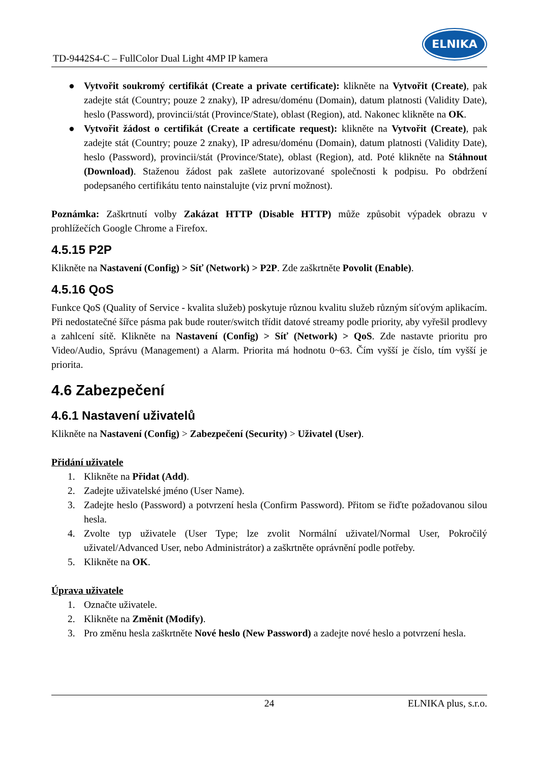TD-9442S4-C – FullColor Dual Light 4MP IP kamera
ELNIKA
● Vytvořit soukromý certifikát (Create a private certificate): klikněte na Vytvořit (Create), pak zadejte stát (Country; pouze 2 znaky), IP adresu/doménu (Domain), datum platnosti (Validity Date), heslo (Password), provincii/stát (Province/State), oblast (Region), atd. Nakonec klikněte na OK.
● Vytvořit žádost o certifikát (Create a certificate request): klikněte na Vytvořit (Create), pak zadejte stát (Country; pouze 2 znaky), IP adresu/doménu (Domain), datum platnosti (Validity Date), heslo (Password), provincii/stát (Province/State), oblast (Region), atd. Poté klikněte na Stáhnout (Download). Staženou žádost pak zašlete autorizované společnosti k podpisu. Po obdržení podepsaného certifikátu tento nainstalujte (viz první možnost).
Poznámka: Zaškrtnutí volby Zakázat HTTP (Disable HTTP) může způsobit výpadek obrazu v prohlížečích Google Chrome a Firefox.
4.5.15 P2P
Klikněte na Nastavení (Config) > Síť (Network) > P2P. Zde zaškrtněte Povolit (Enable).
4.5.16 QoS
Funkce QoS (Quality of Service - kvalita služeb) poskytuje různou kvalitu služeb různým síťovým aplikacím. Při nedostatečné šířce pásma pak bude router/switch třídit datové streamy podle priority, aby vyřešil prodlevy a zahlcení sítě. Klikněte na Nastavení (Config) > Síť (Network) > QoS. Zde nastavte prioritu pro Video/Audio, Správu (Management) a Alarm. Priorita má hodnotu 0~63. Čím vyšší je číslo, tím vyšší je priorita.
4.6 Zabezpečení
4.6.1 Nastavení uživatelů
Klikněte na Nastavení (Config) > Zabezpečení (Security) > Uživatel (User).
Přidání uživatele
1. Klikněte na Přidat (Add).
2. Zadejte uživatelské jméno (User Name).
3. Zadejte heslo (Password) a potvrzení hesla (Confirm Password). Přitom se řiďte požadovanou silou hesla.
4. Zvolte typ uživatele (User Type; lze zvolit Normální uživatel/Normal User, Pokročilý uživatel/Advanced User, nebo Administrátor) a zaškrtněte oprávnění podle potřeby.
5. Klikněte na OK.
Úprava uživatele
1. Označte uživatele.
2. Klikněte na Změnit (Modify).
3. Pro změnu hesla zaškrtněte Nové heslo (New Password) a zadejte nové heslo a potvrzení hesla.
24 ELNIKA plus, s.r.o.